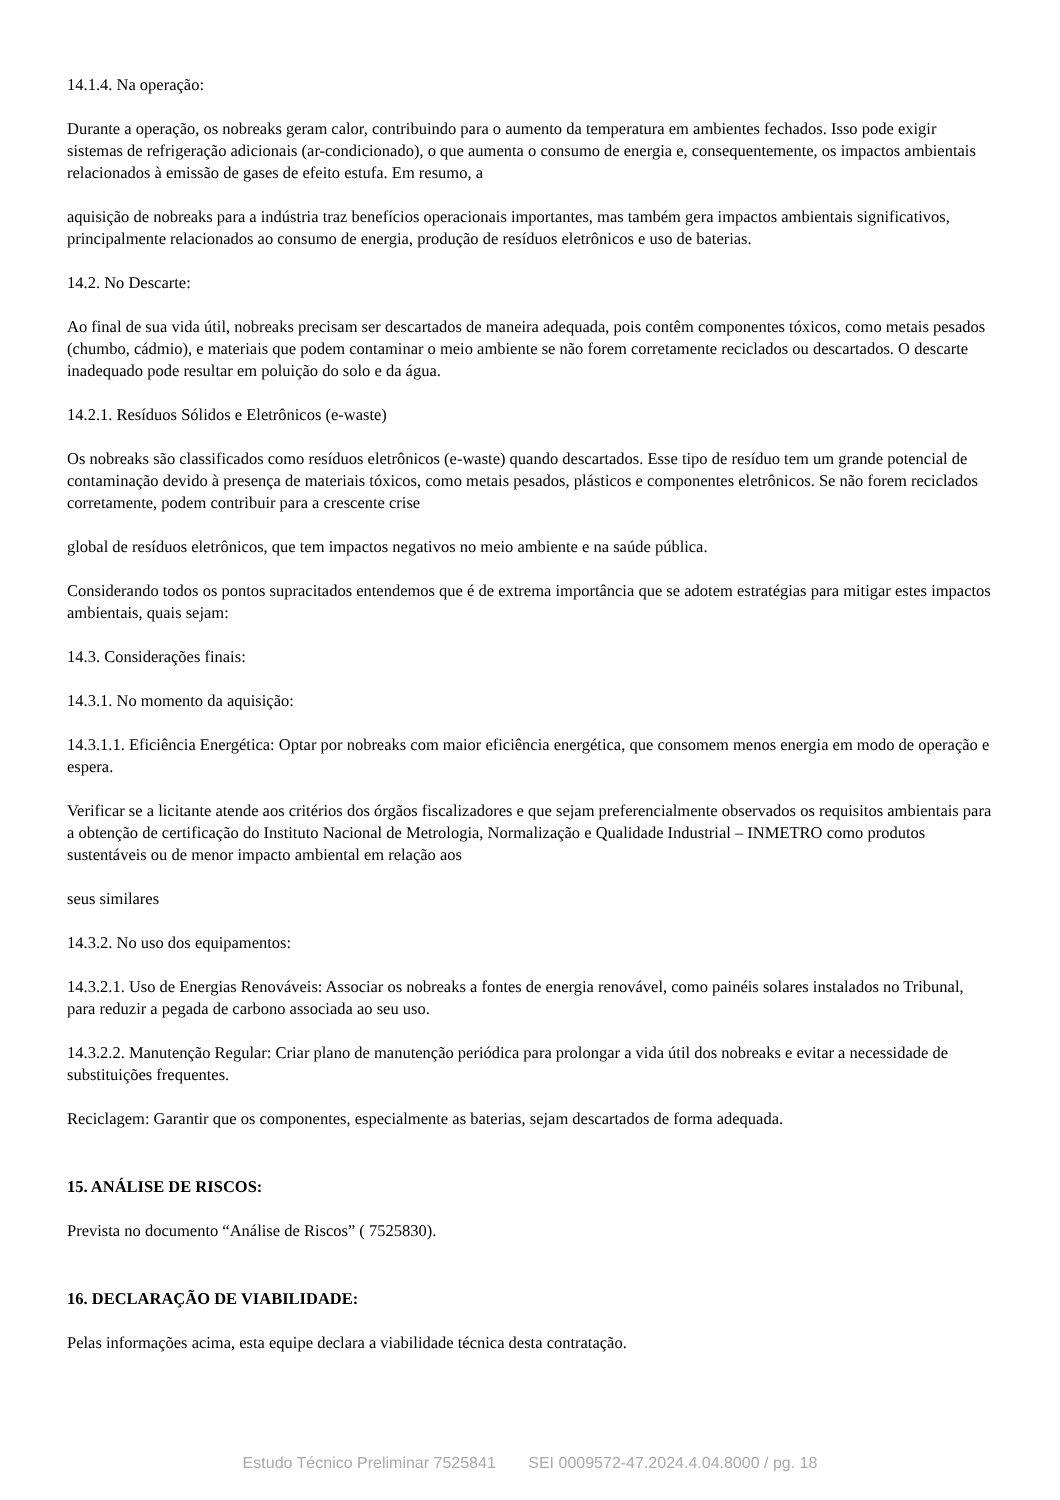14.1.4. Na operação:
Durante a operação, os nobreaks geram calor, contribuindo para o aumento da temperatura em ambientes fechados. Isso pode exigir sistemas de refrigeração adicionais (ar-condicionado), o que aumenta o consumo de energia e, consequentemente, os impactos ambientais relacionados à emissão de gases de efeito estufa. Em resumo, a
aquisição de nobreaks para a indústria traz benefícios operacionais importantes, mas também gera impactos ambientais significativos, principalmente relacionados ao consumo de energia, produção de resíduos eletrônicos e uso de baterias.
14.2. No Descarte:
Ao final de sua vida útil, nobreaks precisam ser descartados de maneira adequada, pois contêm componentes tóxicos, como metais pesados (chumbo, cádmio), e materiais que podem contaminar o meio ambiente se não forem corretamente reciclados ou descartados. O descarte inadequado pode resultar em poluição do solo e da água.
14.2.1. Resíduos Sólidos e Eletrônicos (e-waste)
Os nobreaks são classificados como resíduos eletrônicos (e-waste) quando descartados. Esse tipo de resíduo tem um grande potencial de contaminação devido à presença de materiais tóxicos, como metais pesados, plásticos e componentes eletrônicos. Se não forem reciclados corretamente, podem contribuir para a crescente crise
global de resíduos eletrônicos, que tem impactos negativos no meio ambiente e na saúde pública.
Considerando todos os pontos supracitados entendemos que é de extrema importância que se adotem estratégias para mitigar estes impactos ambientais, quais sejam:
14.3. Considerações finais:
14.3.1. No momento da aquisição:
14.3.1.1. Eficiência Energética: Optar por nobreaks com maior eficiência energética, que consomem menos energia em modo de operação e espera.
Verificar se a licitante atende aos critérios dos órgãos fiscalizadores e que sejam preferencialmente observados os requisitos ambientais para a obtenção de certificação do Instituto Nacional de Metrologia, Normalização e Qualidade Industrial – INMETRO como produtos sustentáveis ou de menor impacto ambiental em relação aos
seus similares
14.3.2. No uso dos equipamentos:
14.3.2.1. Uso de Energias Renováveis: Associar os nobreaks a fontes de energia renovável, como painéis solares instalados no Tribunal, para reduzir a pegada de carbono associada ao seu uso.
14.3.2.2. Manutenção Regular: Criar plano de manutenção periódica para prolongar a vida útil dos nobreaks e evitar a necessidade de substituições frequentes.
Reciclagem: Garantir que os componentes, especialmente as baterias, sejam descartados de forma adequada.
15. ANÁLISE DE RISCOS:
Prevista no documento “Análise de Riscos” ( 7525830).
16. DECLARAÇÃO DE VIABILIDADE:
Pelas informações acima, esta equipe declara a viabilidade técnica desta contratação.
Estudo Técnico Preliminar 7525841 SEI 0009572-47.2024.4.04.8000 / pg. 18